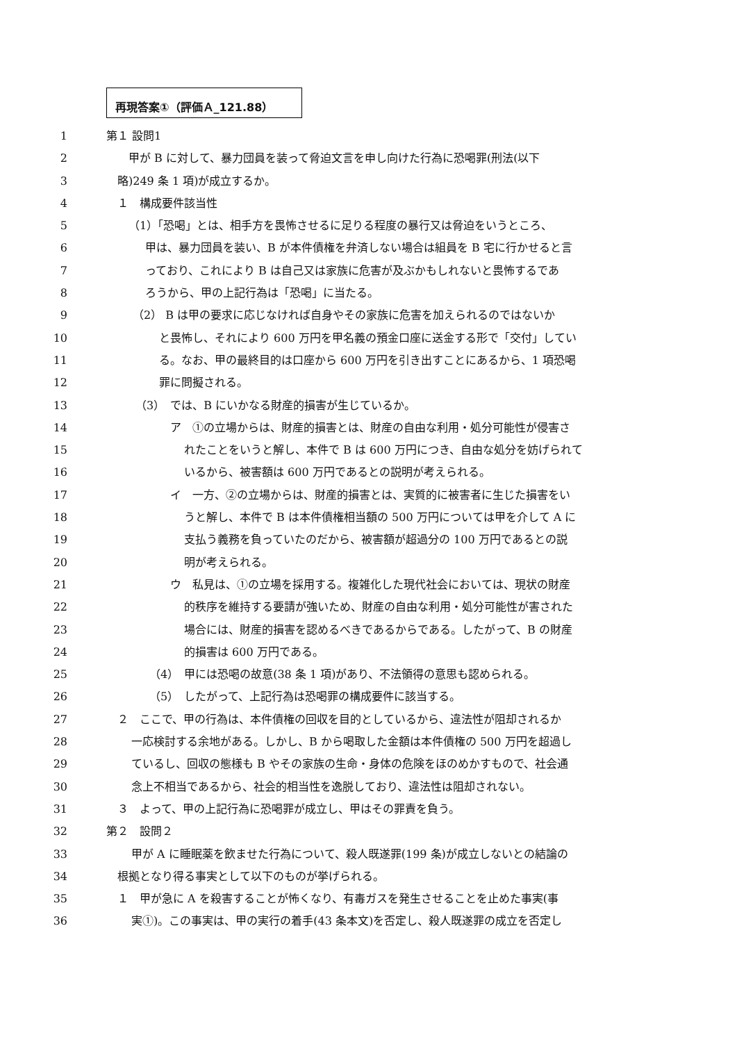再現答案①（評価Ａ_121.88）
1 第１ 設問1
2 甲が B に対して、暴力団員を装って脅迫文言を申し向けた行為に恐喝罪(刑法(以下
3 略)249 条 1 項)が成立するか。
4 １　構成要件該当性
5 （1）「恐喝」とは、相手方を畏怖させるに足りる程度の暴行又は脅迫をいうところ、
6 甲は、暴力団員を装い、B が本件債権を弁済しない場合は組員を B 宅に行かせると言
7 っており、これにより B は自己又は家族に危害が及ぶかもしれないと畏怖するであ
8 ろうから、甲の上記行為は「恐喝」に当たる。
9 （2） B は甲の要求に応じなければ自身やその家族に危害を加えられるのではないか
10 と畏怖し、それにより 600 万円を甲名義の預金口座に送金する形で「交付」してい
11 る。なお、甲の最終目的は口座から 600 万円を引き出すことにあるから、1 項恐喝
12 罪に問擬される。
13 （3）　では、B にいかなる財産的損害が生じているか。
14 ア　①の立場からは、財産的損害とは、財産の自由な利用・処分可能性が侵害さ
15 れたことをいうと解し、本件で B は 600 万円につき、自由な処分を妨げられて
16 いるから、被害額は 600 万円であるとの説明が考えられる。
17 イ　一方、②の立場からは、財産的損害とは、実質的に被害者に生じた損害をい
18 うと解し、本件で B は本件債権相当額の 500 万円については甲を介して A に
19 支払う義務を負っていたのだから、被害額が超過分の 100 万円であるとの説
20 明が考えられる。
21 ウ　私見は、①の立場を採用する。複雑化した現代社会においては、現状の財産
22 的秩序を維持する要請が強いため、財産の自由な利用・処分可能性が害された
23 場合には、財産的損害を認めるべきであるからである。したがって、B の財産
24 的損害は 600 万円である。
25 （4）　甲には恐喝の故意(38 条 1 項)があり、不法領得の意思も認められる。
26 （5）　したがって、上記行為は恐喝罪の構成要件に該当する。
27 ２　ここで、甲の行為は、本件債権の回収を目的としているから、違法性が阻却されるか
28 一応検討する余地がある。しかし、B から喝取した金額は本件債権の 500 万円を超過し
29 ているし、回収の態様も B やその家族の生命・身体の危険をほのめかすもので、社会通
30 念上不相当であるから、社会的相当性を逸脱しており、違法性は阻却されない。
31 ３　よって、甲の上記行為に恐喝罪が成立し、甲はその罪責を負う。
32 第２　設問２
33 甲が A に睡眠薬を飲ませた行為について、殺人既遂罪(199 条)が成立しないとの結論の
34 根拠となり得る事実として以下のものが挙げられる。
35 １　甲が急に A を殺害することが怖くなり、有毒ガスを発生させることを止めた事実(事
36 実①)。この事実は、甲の実行の着手(43 条本文)を否定し、殺人既遂罪の成立を否定し